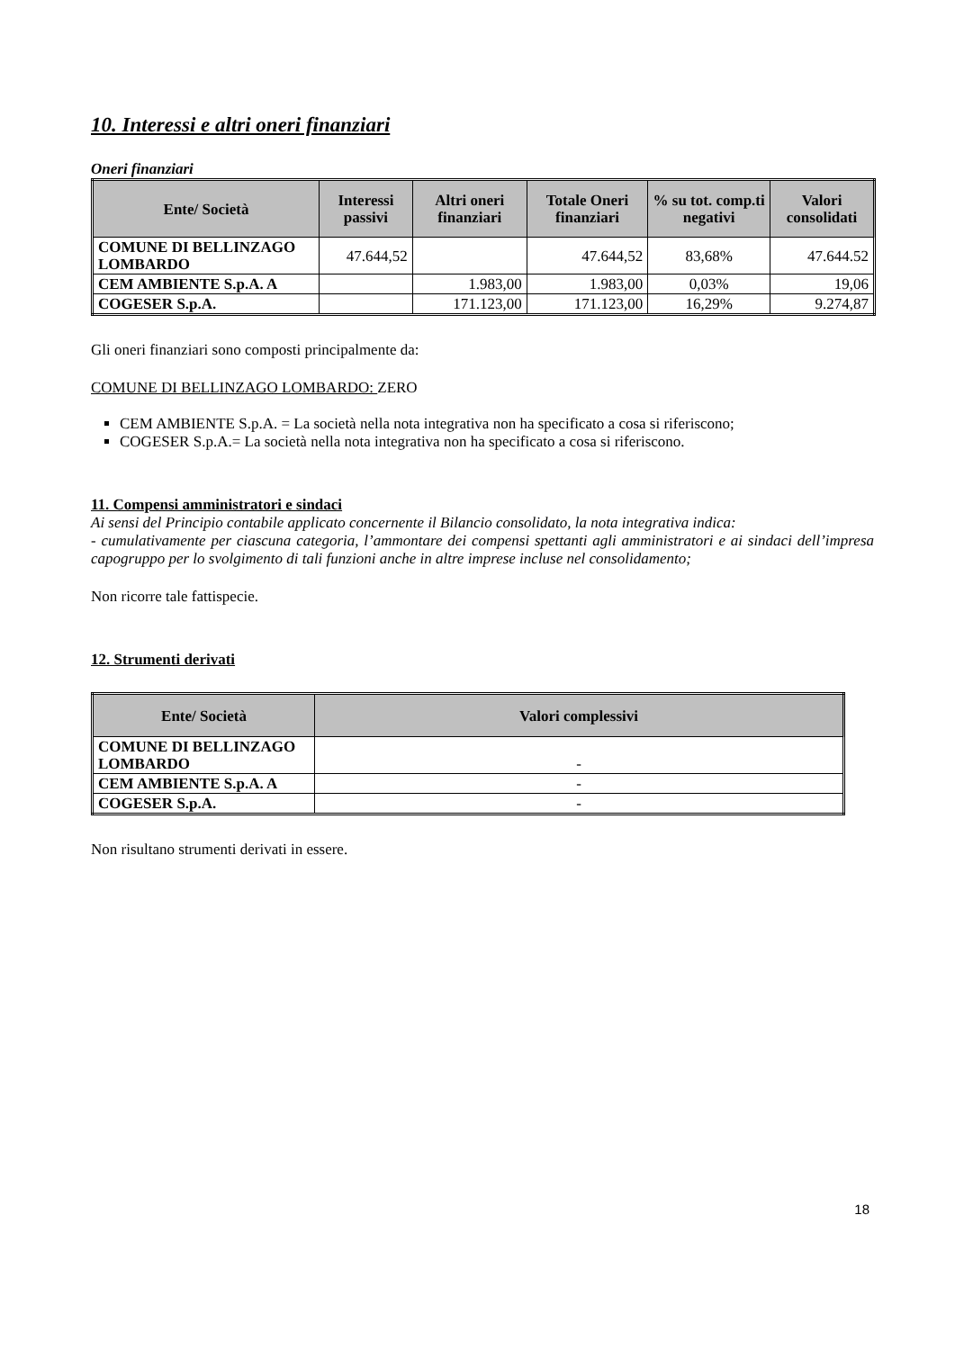10. Interessi e altri oneri finanziari
Oneri finanziari
| Ente/ Società | Interessi passivi | Altri oneri finanziari | Totale Oneri finanziari | % su tot. comp.ti negativi | Valori consolidati |
| --- | --- | --- | --- | --- | --- |
| COMUNE DI BELLINZAGO LOMBARDO | 47.644,52 | | 47.644,52 | 83,68% | 47.644.52 |
| CEM AMBIENTE S.p.A. A | | 1.983,00 | 1.983,00 | 0,03% | 19,06 |
| COGESER S.p.A. | | 171.123,00 | 171.123,00 | 16,29% | 9.274,87 |
Gli oneri finanziari sono composti principalmente da:
COMUNE DI BELLINZAGO LOMBARDO: ZERO
CEM AMBIENTE S.p.A. = La società nella nota integrativa non ha specificato a cosa si riferiscono;
COGESER S.p.A.= La società nella nota integrativa non ha specificato a cosa si riferiscono.
11. Compensi amministratori e sindaci
Ai sensi del Principio contabile applicato concernente il Bilancio consolidato, la nota integrativa indica:
- cumulativamente per ciascuna categoria, l’ammontare dei compensi spettanti agli amministratori e ai sindaci dell’impresa capogruppo per lo svolgimento di tali funzioni anche in altre imprese incluse nel consolidamento;
Non ricorre tale fattispecie.
12. Strumenti derivati
| Ente/ Società | Valori complessivi |
| --- | --- |
| COMUNE DI BELLINZAGO LOMBARDO | - |
| CEM AMBIENTE S.p.A. A | - |
| COGESER S.p.A. | - |
Non risultano strumenti derivati in essere.
18